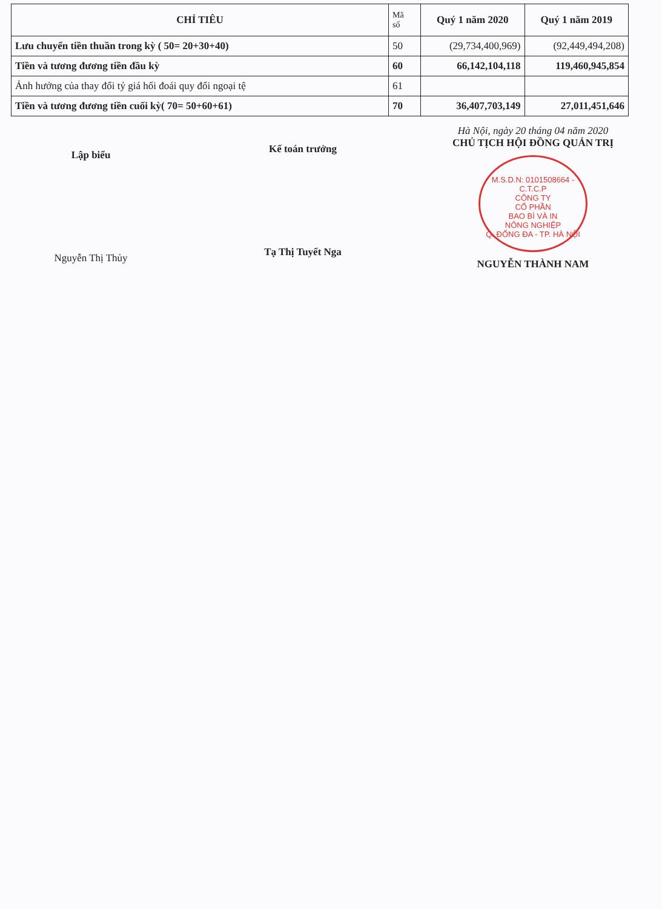| CHỈ TIÊU | Mã số | Quý 1 năm 2020 | Quý 1 năm 2019 |
| --- | --- | --- | --- |
| Lưu chuyển tiền thuần trong kỳ ( 50= 20+30+40) | 50 | (29,734,400,969) | (92,449,494,208) |
| Tiền và tương đương tiền đầu kỳ | 60 | 66,142,104,118 | 119,460,945,854 |
| Ảnh hưởng của thay đổi tỷ giá hối đoái quy đổi ngoại tệ | 61 | | |
| Tiền và tương đương tiền cuối kỳ( 70= 50+60+61) | 70 | 36,407,703,149 | 27,011,451,646 |
Lập biểu
Nguyễn Thị Thủy
Kế toán trưởng
Tạ Thị Tuyết Nga
Hà Nội, ngày 20 tháng 04 năm 2020
CHỦ TỊCH HỘI ĐỒNG QUẢN TRỊ
M.S.D.N: 0101508664 - C.T.C.P
CÔNG TY
CỔ PHẦN
BAO BÌ VÀ IN
NÔNG NGHIỆP
Q. ĐỐNG ĐA - TP. HÀ NỘI
NGUYỄN THÀNH NAM